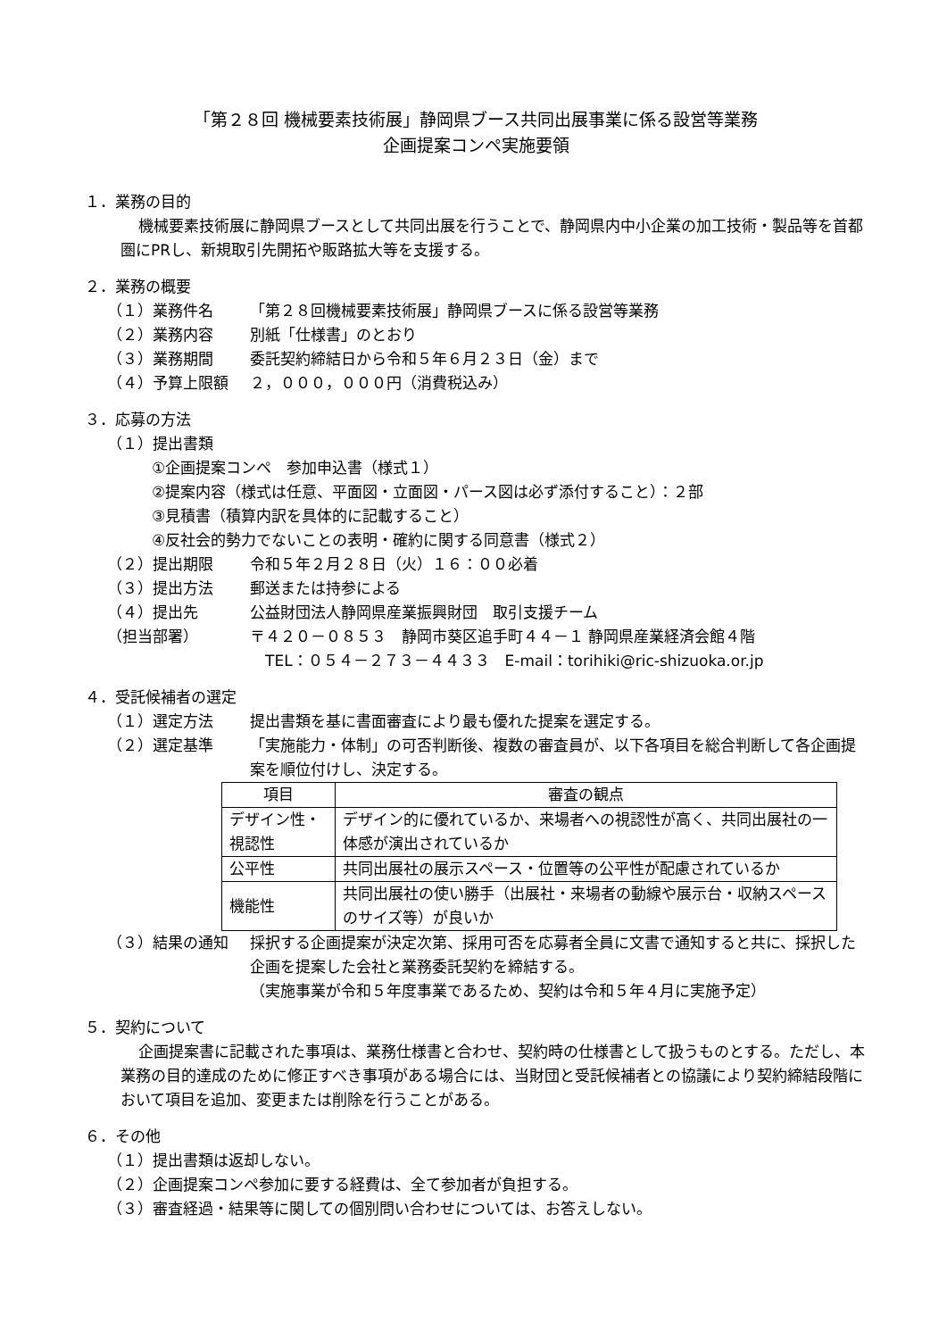「第２８回 機械要素技術展」静岡県ブース共同出展事業に係る設営等業務
企画提案コンペ実施要領
１．業務の目的
機械要素技術展に静岡県ブースとして共同出展を行うことで、静岡県内中小企業の加工技術・製品等を首都圏にPRし、新規取引先開拓や販路拡大等を支援する。
２．業務の概要
（１）業務件名 「第２８回機械要素技術展」静岡県ブースに係る設営等業務
（２）業務内容 別紙「仕様書」のとおり
（３）業務期間 委託契約締結日から令和５年６月２３日（金）まで
（４）予算上限額 ２，０００，０００円（消費税込み）
３．応募の方法
（１）提出書類
①企画提案コンペ　参加申込書（様式１）
②提案内容（様式は任意、平面図・立面図・パース図は必ず添付すること）：２部
③見積書（積算内訳を具体的に記載すること）
④反社会的勢力でないことの表明・確約に関する同意書（様式２）
（２）提出期限 令和５年２月２８日（火）１６：００必着
（３）提出方法 郵送または持参による
（４）提出先 公益財団法人静岡県産業振興財団　取引支援チーム
（担当部署） 〒４２０－０８５３　静岡市葵区追手町４４－１ 静岡県産業経済会館４階
　TEL：０５４－２７３－４４３３　E-mail：torihiki@ric-shizuoka.or.jp
４．受託候補者の選定
（１）選定方法 提出書類を基に書面審査により最も優れた提案を選定する。
（２）選定基準 「実施能力・体制」の可否判断後、複数の審査員が、以下各項目を総合判断して各企画提案を順位付けし、決定する。
| 項目 | 審査の観点 |
| --- | --- |
| デザイン性・視認性 | デザイン的に優れているか、来場者への視認性が高く、共同出展社の一体感が演出されているか |
| 公平性 | 共同出展社の展示スペース・位置等の公平性が配慮されているか |
| 機能性 | 共同出展社の使い勝手（出展社・来場者の動線や展示台・収納スペースのサイズ等）が良いか |
（３）結果の通知 採択する企画提案が決定次第、採用可否を応募者全員に文書で通知すると共に、採択した企画を提案した会社と業務委託契約を締結する。
（実施事業が令和５年度事業であるため、契約は令和５年４月に実施予定）
５．契約について
企画提案書に記載された事項は、業務仕様書と合わせ、契約時の仕様書として扱うものとする。ただし、本業務の目的達成のために修正すべき事項がある場合には、当財団と受託候補者との協議により契約締結段階において項目を追加、変更または削除を行うことがある。
６．その他
（１）提出書類は返却しない。
（２）企画提案コンペ参加に要する経費は、全て参加者が負担する。
（３）審査経過・結果等に関しての個別問い合わせについては、お答えしない。